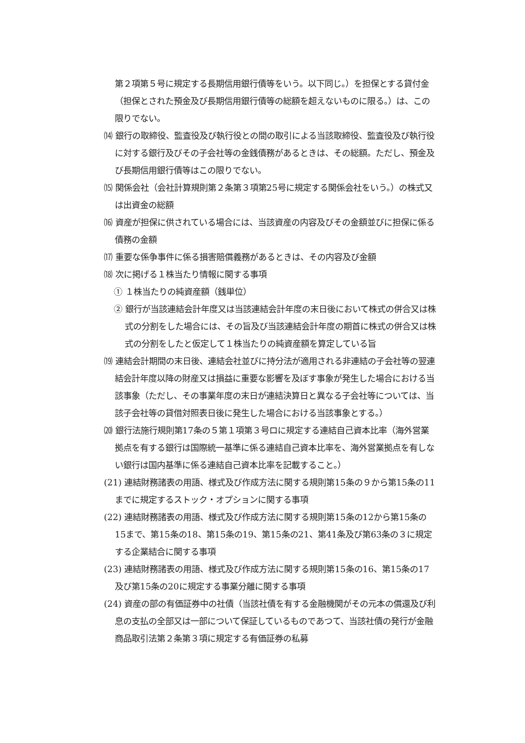第２項第５号に規定する長期信用銀行債等をいう。以下同じ。）を担保とする貸付金（担保とされた預金及び長期信用銀行債等の総額を超えないものに限る。）は、この限りでない。
⒁ 銀行の取締役、監査役及び執行役との間の取引による当該取締役、監査役及び執行役に対する銀行及びその子会社等の金銭債務があるときは、その総額。ただし、預金及び長期信用銀行債等はこの限りでない。
⒂ 関係会社（会社計算規則第２条第３項第25号に規定する関係会社をいう。）の株式又は出資金の総額
⒃ 資産が担保に供されている場合には、当該資産の内容及びその金額並びに担保に係る債務の金額
⒄ 重要な係争事件に係る損害賠償義務があるときは、その内容及び金額
⒅ 次に掲げる１株当たり情報に関する事項
① １株当たりの純資産額（銭単位）
② 銀行が当該連結会計年度又は当該連結会計年度の末日後において株式の併合又は株式の分割をした場合には、その旨及び当該連結会計年度の期首に株式の併合又は株式の分割をしたと仮定して１株当たりの純資産額を算定している旨
⒆ 連結会計期間の末日後、連結会社並びに持分法が適用される非連結の子会社等の翌連結会計年度以降の財産又は損益に重要な影響を及ぼす事象が発生した場合における当該事象（ただし、その事業年度の末日が連結決算日と異なる子会社等については、当該子会社等の貸借対照表日後に発生した場合における当該事象とする。）
⒇ 銀行法施行規則第17条の５第１項第３号ロに規定する連結自己資本比率（海外営業拠点を有する銀行は国際統一基準に係る連結自己資本比率を、海外営業拠点を有しない銀行は国内基準に係る連結自己資本比率を記載すること。）
(21) 連結財務諸表の用語、様式及び作成方法に関する規則第15条の９から第15条の11までに規定するストック・オプションに関する事項
(22) 連結財務諸表の用語、様式及び作成方法に関する規則第15条の12から第15条の15まで、第15条の18、第15条の19、第15条の21、第41条及び第63条の３に規定する企業結合に関する事項
(23) 連結財務諸表の用語、様式及び作成方法に関する規則第15条の16、第15条の17及び第15条の20に規定する事業分離に関する事項
(24) 資産の部の有価証券中の社債（当該社債を有する金融機関がその元本の償還及び利息の支払の全部又は一部について保証しているものであつて、当該社債の発行が金融商品取引法第２条第３項に規定する有価証券の私募